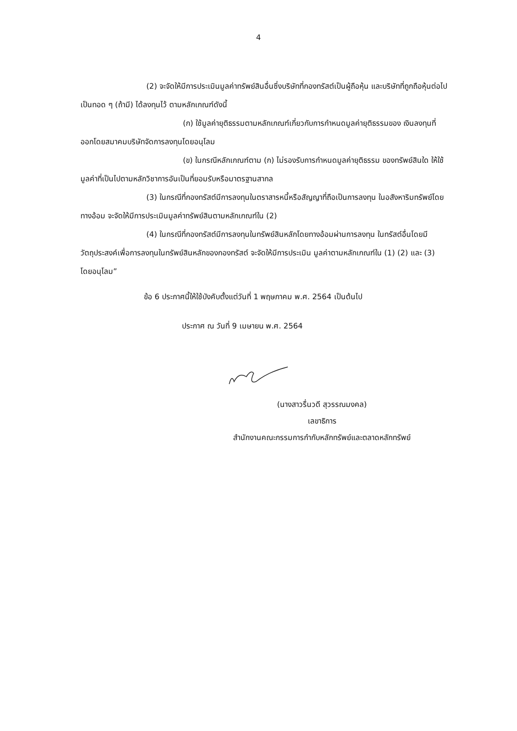4
(2) จะจัดให้มีการประเมินมูลค่าทรัพย์สินอื่นซึ่งบริษัทที่กองทรัสต์เป็นผู้ถือหุ้น และบริษัทที่ถูกถือหุ้นต่อไปเป็นทอด ๆ (ถ้ามี) ได้ลงทุนไว้ ตามหลักเกณฑ์ดังนี้
(ก) ใช้มูลค่ายุติธรรมตามหลักเกณฑ์เกี่ยวกับการกำหนดมูลค่ายุติธรรมของ เงินลงทุนที่ออกโดยสมาคมบริษัทจัดการลงทุนโดยอนุโลม
(ข) ในกรณีหลักเกณฑ์ตาม (ก) ไม่รองรับการกำหนดมูลค่ายุติธรรม ของทรัพย์สินใด ให้ใช้มูลค่าที่เป็นไปตามหลักวิชาการอันเป็นที่ยอมรับหรือมาตรฐานสากล
(3) ในกรณีที่กองทรัสต์มีการลงทุนในตราสารหนี้หรือสัญญาที่ถือเป็นการลงทุน ในอสังหาริมทรัพย์โดยทางอ้อม จะจัดให้มีการประเมินมูลค่าทรัพย์สินตามหลักเกณฑ์ใน (2)
(4) ในกรณีที่กองทรัสต์มีการลงทุนในทรัพย์สินหลักโดยทางอ้อมผ่านการลงทุน ในทรัสต์อื่นโดยมีวัตถุประสงค์เพื่อการลงทุนในทรัพย์สินหลักของกองทรัสต์ จะจัดให้มีการประเมิน มูลค่าตามหลักเกณฑ์ใน (1) (2) และ (3) โดยอนุโลม”
ข้อ 6 ประกาศนี้ให้ใช้บังคับตั้งแต่วันที่ 1 พฤษภาคม พ.ศ. 2564 เป็นต้นไป
ประกาศ ณ วันที่ 9 เมษายน พ.ศ. 2564
(นางสาวรื่นวดี สุวรรณมงคล)
เลขาธิการ
สำนักงานคณะกรรมการกำกับหลักทรัพย์และตลาดหลักทรัพย์